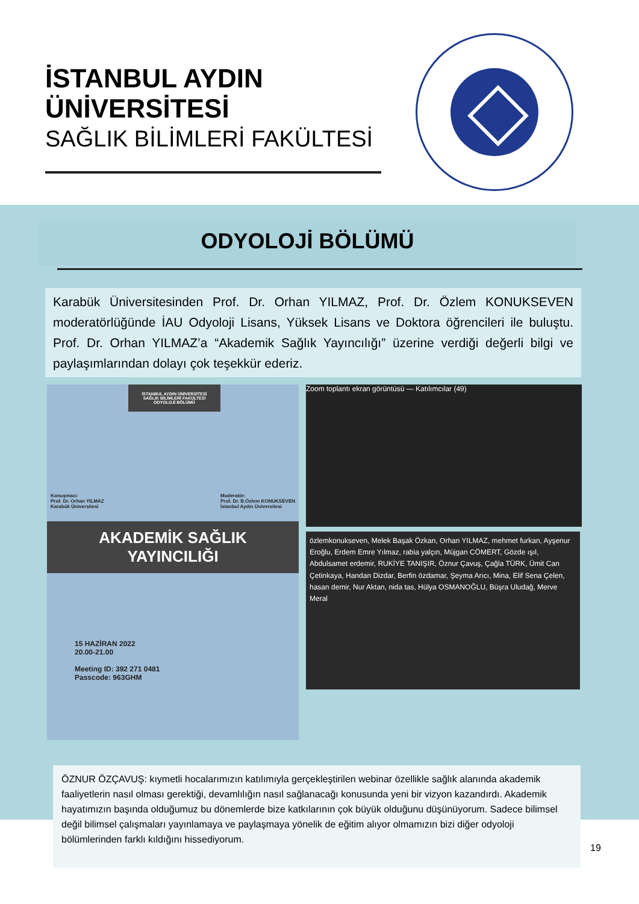İSTANBUL AYDIN
ÜNİVERSİTESİ
SAĞLIK BİLİMLERİ FAKÜLTESİ
ODYOLOJİ BÖLÜMÜ
Karabük Üniversitesinden Prof. Dr. Orhan YILMAZ, Prof. Dr. Özlem KONUKSEVEN moderatörlüğünde İAU Odyoloji Lisans, Yüksek Lisans ve Doktora öğrencileri ile buluştu. Prof. Dr. Orhan YILMAZ’a “Akademik Sağlık Yayıncılığı” üzerine verdiği değerli bilgi ve paylaşımlarından dolayı çok teşekkür ederiz.
İSTANBUL AYDIN ÜNİVERSİTESİ
SAĞLIK BİLİMLERİ FAKÜLTESİ
ODYOLOJİ BÖLÜMÜ
Konuşmacı:
Prof. Dr. Orhan YILMAZ
Karabük Üniversitesi Moderatör:
Prof. Dr. B.Özlem KONUKSEVEN
İstanbul Aydın Üniversitesi
AKADEMİK SAĞLIK
YAYINCILIĞI
15 HAZİRAN 2022
20.00-21.00
Meeting ID: 392 271 0481
Passcode: 963GHM
Zoom toplantı ekran görüntüsü — Katılımcılar (49)
özlemkonukseven, Melek Başak Özkan, Orhan YILMAZ, mehmet furkan, Ayşenur Eroğlu, Erdem Emre Yılmaz, rabia yalçın, Müjgan CÖMERT, Gözde ışıl, Abdulsamet erdemir, RUKİYE TANIŞIR, Öznur Çavuş, Çağla TÜRK, Ümit Can Çetinkaya, Handan Dizdar, Berfin özdamar, Şeyma Arıcı, Mina, Elif Sena Çelen, hasan demir, Nur Aktan, nida tas, Hülya OSMANOĞLU, Büşra Uludağ, Merve Meral
ÖZNUR ÖZÇAVUŞ: kıymetli hocalarımızın katılımıyla gerçekleştirilen webinar özellikle sağlık alanında akademik faaliyetlerin nasıl olması gerektiği, devamlılığın nasıl sağlanacağı konusunda yeni bir vizyon kazandırdı. Akademik hayatımızın başında olduğumuz bu dönemlerde bize katkılarının çok büyük olduğunu düşünüyorum. Sadece bilimsel değil bilimsel çalışmaları yayınlamaya ve paylaşmaya yönelik de eğitim alıyor olmamızın bizi diğer odyoloji bölümlerinden farklı kıldığını hissediyorum.
19